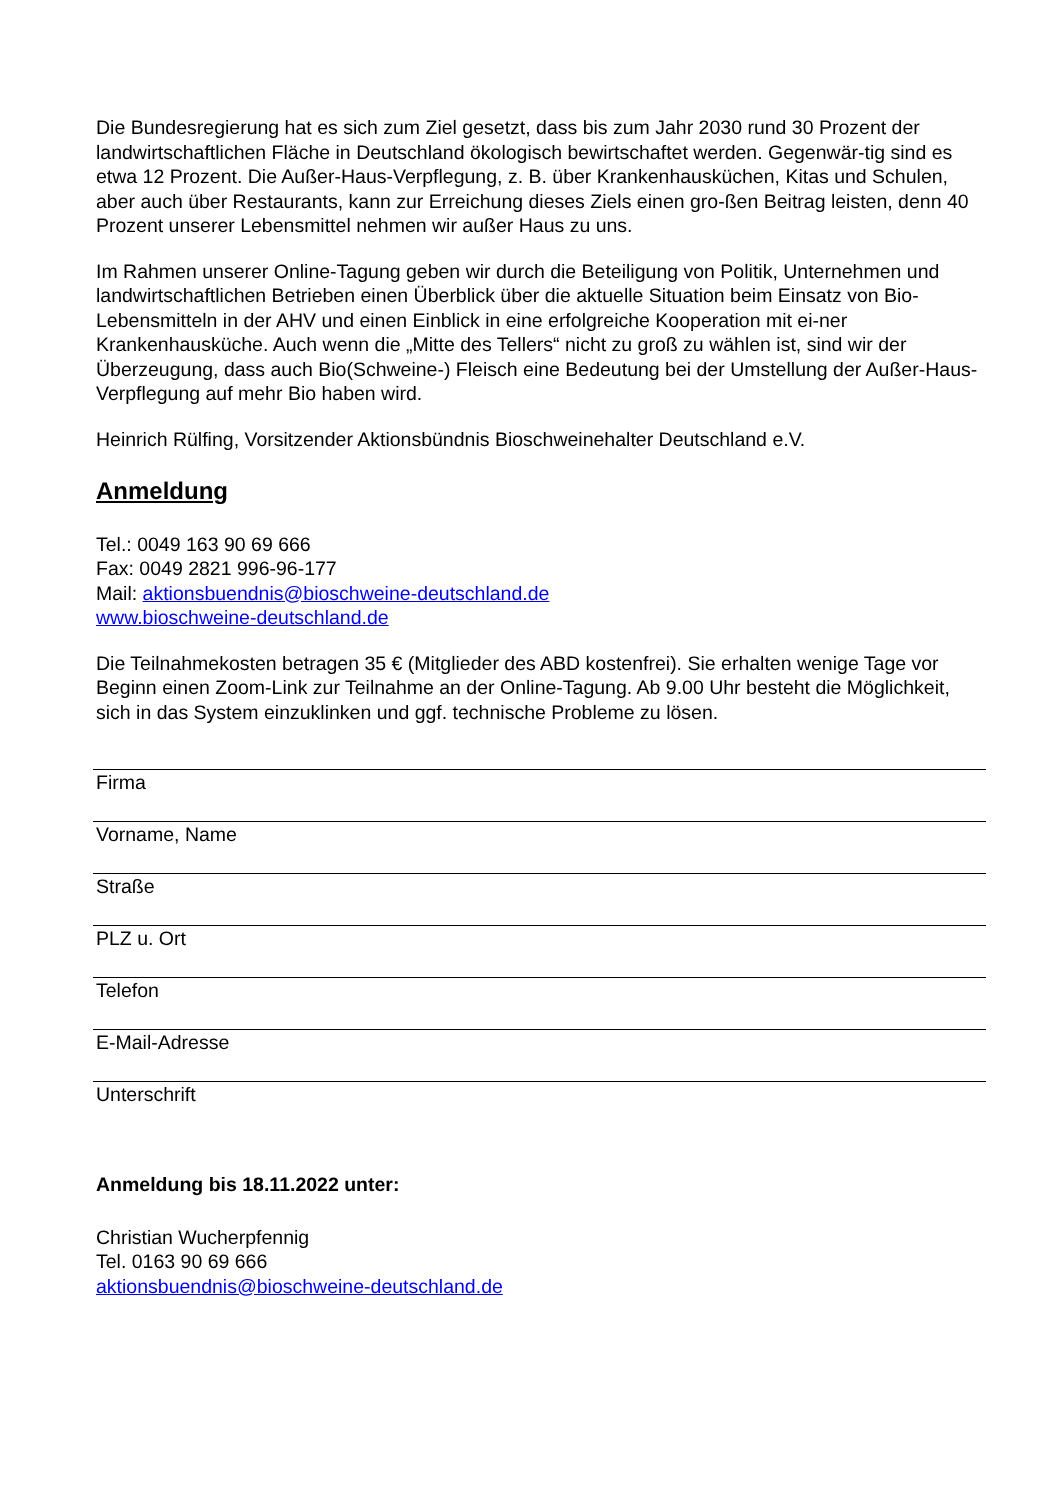Die Bundesregierung hat es sich zum Ziel gesetzt, dass bis zum Jahr 2030 rund 30 Prozent der landwirtschaftlichen Fläche in Deutschland ökologisch bewirtschaftet werden. Gegenwär-tig sind es etwa 12 Prozent. Die Außer-Haus-Verpflegung, z. B. über Krankenhausküchen, Kitas und Schulen, aber auch über Restaurants, kann zur Erreichung dieses Ziels einen gro-ßen Beitrag leisten, denn 40 Prozent unserer Lebensmittel nehmen wir außer Haus zu uns.
Im Rahmen unserer Online-Tagung geben wir durch die Beteiligung von Politik, Unternehmen und landwirtschaftlichen Betrieben einen Überblick über die aktuelle Situation beim Einsatz von Bio-Lebensmitteln in der AHV und einen Einblick in eine erfolgreiche Kooperation mit ei-ner Krankenhausküche. Auch wenn die „Mitte des Tellers“ nicht zu groß zu wählen ist, sind wir der Überzeugung, dass auch Bio(Schweine-) Fleisch eine Bedeutung bei der Umstellung der Außer-Haus-Verpflegung auf mehr Bio haben wird.
Heinrich Rülfing, Vorsitzender Aktionsbündnis Bioschweinehalter Deutschland e.V.
Anmeldung
Tel.: 0049 163 90 69 666
Fax: 0049 2821 996-96-177
Mail: aktionsbuendnis@bioschweine-deutschland.de
www.bioschweine-deutschland.de
Die Teilnahmekosten betragen 35 € (Mitglieder des ABD kostenfrei). Sie erhalten wenige Tage vor Beginn einen Zoom-Link zur Teilnahme an der Online-Tagung. Ab 9.00 Uhr besteht die Möglichkeit, sich in das System einzuklinken und ggf. technische Probleme zu lösen.
Firma
Vorname, Name
Straße
PLZ u. Ort
Telefon
E-Mail-Adresse
Unterschrift
Anmeldung bis 18.11.2022 unter:
Christian Wucherpfennig
Tel. 0163 90 69 666
aktionsbuendnis@bioschweine-deutschland.de